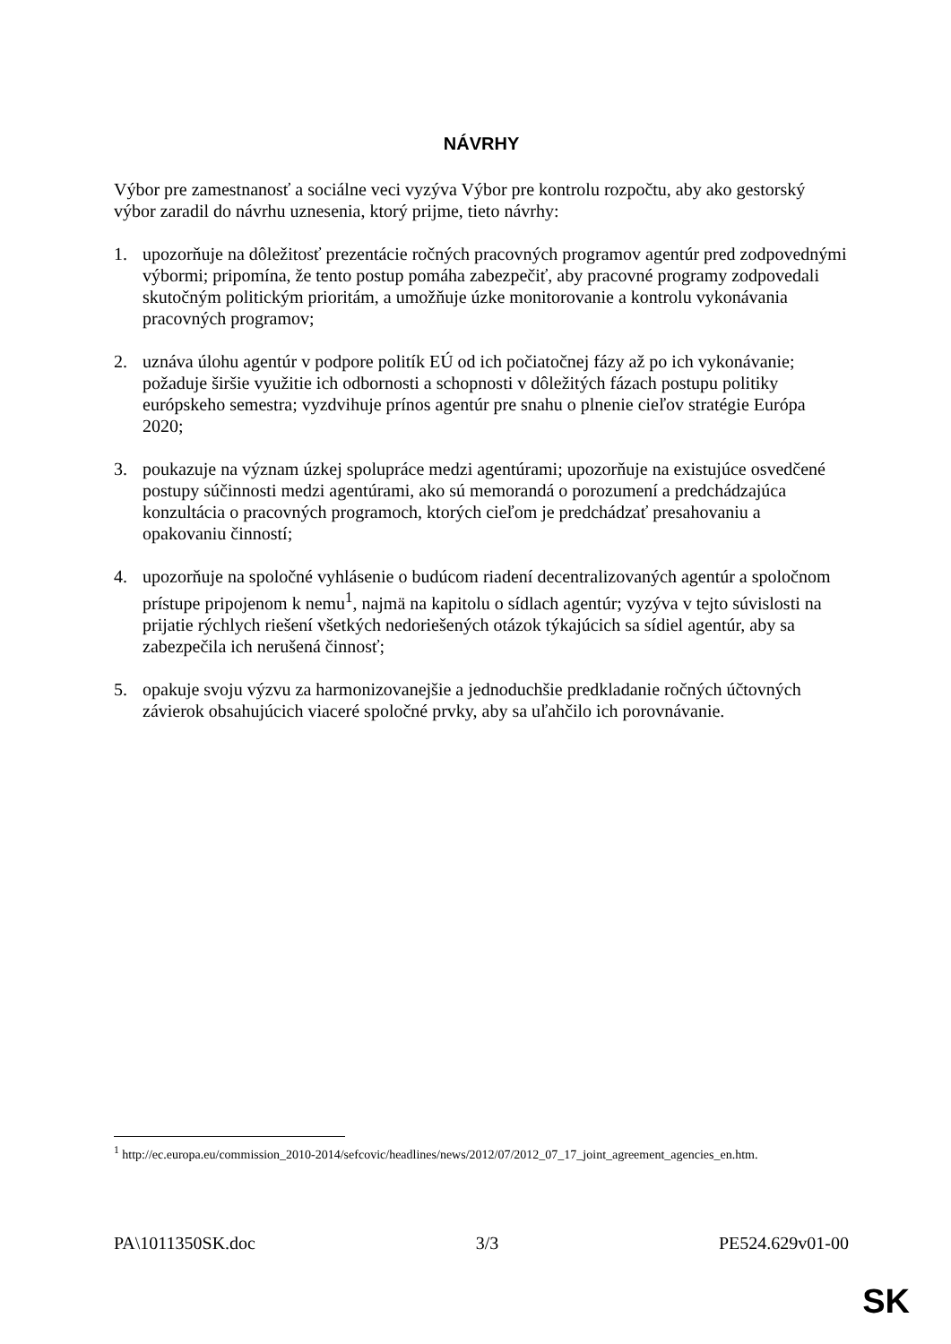NÁVRHY
Výbor pre zamestnanosť a sociálne veci vyzýva Výbor pre kontrolu rozpočtu, aby ako gestorský výbor zaradil do návrhu uznesenia, ktorý prijme, tieto návrhy:
1. upozorňuje na dôležitosť prezentácie ročných pracovných programov agentúr pred zodpovednými výbormi; pripomína, že tento postup pomáha zabezpečiť, aby pracovné programy zodpovedali skutočným politickým prioritám, a umožňuje úzke monitorovanie a kontrolu vykonávania pracovných programov;
2. uznáva úlohu agentúr v podpore politík EÚ od ich počiatočnej fázy až po ich vykonávanie; požaduje širšie využitie ich odbornosti a schopnosti v dôležitých fázach postupu politiky európskeho semestra; vyzdvihuje prínos agentúr pre snahu o plnenie cieľov stratégie Európa 2020;
3. poukazuje na význam úzkej spolupráce medzi agentúrami; upozorňuje na existujúce osvedčené postupy súčinnosti medzi agentúrami, ako sú memorandá o porozumení a predchádzajúca konzultácia o pracovných programoch, ktorých cieľom je predchádzať presahovaniu a opakovaniu činností;
4. upozorňuje na spoločné vyhlásenie o budúcom riadení decentralizovaných agentúr a spoločnom prístupe pripojenom k nemu<sup>1</sup>, najmä na kapitolu o sídlach agentúr; vyzýva v tejto súvislosti na prijatie rýchlych riešení všetkých nedoriešených otázok týkajúcich sa sídiel agentúr, aby sa zabezpečila ich nerušená činnosť;
5. opakuje svoju výzvu za harmonizovanejšie a jednoduchšie predkladanie ročných účtovných závierok obsahujúcich viaceré spoločné prvky, aby sa uľahčilo ich porovnávanie.
<sup>1</sup> http://ec.europa.eu/commission_2010-2014/sefcovic/headlines/news/2012/07/2012_07_17_joint_agreement_agencies_en.htm.
PA\1011350SK.doc 3/3 PE524.629v01-00
SK